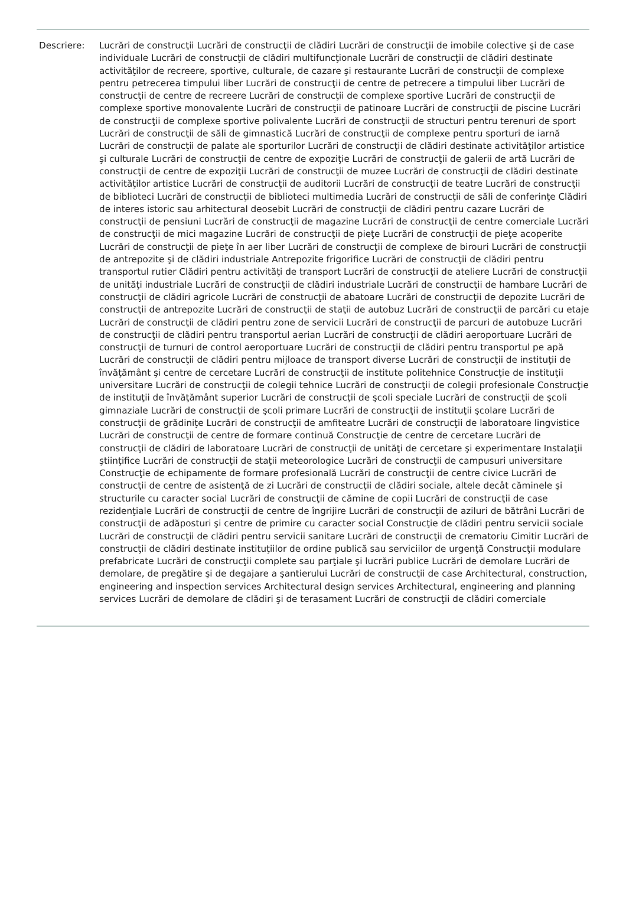Descriere: Lucrări de construcţii Lucrări de construcţii de clădiri Lucrări de construcţii de imobile colective şi de case individuale Lucrări de construcţii de clădiri multifuncţionale Lucrări de construcţii de clădiri destinate activităţilor de recreere, sportive, culturale, de cazare şi restaurante Lucrări de construcţii de complexe pentru petrecerea timpului liber Lucrări de construcţii de centre de petrecere a timpului liber Lucrări de construcţii de centre de recreere Lucrări de construcţii de complexe sportive Lucrări de construcţii de complexe sportive monovalente Lucrări de construcţii de patinoare Lucrări de construcţii de piscine Lucrări de construcţii de complexe sportive polivalente Lucrări de construcţii de structuri pentru terenuri de sport Lucrări de construcţii de săli de gimnastică Lucrări de construcţii de complexe pentru sporturi de iarnă Lucrări de construcţii de palate ale sporturilor Lucrări de construcţii de clădiri destinate activităţilor artistice şi culturale Lucrări de construcţii de centre de expoziţie Lucrări de construcţii de galerii de artă Lucrări de construcţii de centre de expoziţii Lucrări de construcţii de muzee Lucrări de construcţii de clădiri destinate activităţilor artistice Lucrări de construcţii de auditorii Lucrări de construcţii de teatre Lucrări de construcţii de biblioteci Lucrări de construcţii de biblioteci multimedia Lucrări de construcţii de săli de conferinţe Clădiri de interes istoric sau arhitectural deosebit Lucrări de construcţii de clădiri pentru cazare Lucrări de construcţii de pensiuni Lucrări de construcţii de magazine Lucrări de construcţii de centre comerciale Lucrări de construcţii de mici magazine Lucrări de construcţii de pieţe Lucrări de construcţii de pieţe acoperite Lucrări de construcţii de pieţe în aer liber Lucrări de construcţii de complexe de birouri Lucrări de construcţii de antrepozite şi de clădiri industriale Antrepozite frigorifice Lucrări de construcţii de clădiri pentru transportul rutier Clădiri pentru activităţi de transport Lucrări de construcţii de ateliere Lucrări de construcţii de unităţi industriale Lucrări de construcţii de clădiri industriale Lucrări de construcţii de hambare Lucrări de construcţii de clădiri agricole Lucrări de construcţii de abatoare Lucrări de construcţii de depozite Lucrări de construcţii de antrepozite Lucrări de construcţii de staţii de autobuz Lucrări de construcţii de parcări cu etaje Lucrări de construcţii de clădiri pentru zone de servicii Lucrări de construcţii de parcuri de autobuze Lucrări de construcţii de clădiri pentru transportul aerian Lucrări de construcţii de clădiri aeroportuare Lucrări de construcţii de turnuri de control aeroportuare Lucrări de construcţii de clădiri pentru transportul pe apă Lucrări de construcţii de clădiri pentru mijloace de transport diverse Lucrări de construcţii de instituţii de învăţământ şi centre de cercetare Lucrări de construcţii de institute politehnice Construcţie de instituţii universitare Lucrări de construcţii de colegii tehnice Lucrări de construcţii de colegii profesionale Construcţie de instituţii de învăţământ superior Lucrări de construcţii de şcoli speciale Lucrări de construcţii de şcoli gimnaziale Lucrări de construcţii de şcoli primare Lucrări de construcţii de instituţii şcolare Lucrări de construcţii de grădiniţe Lucrări de construcţii de amfiteatre Lucrări de construcţii de laboratoare lingvistice Lucrări de construcţii de centre de formare continuă Construcţie de centre de cercetare Lucrări de construcţii de clădiri de laboratoare Lucrări de construcţii de unităţi de cercetare şi experimentare Instalaţii ştiinţifice Lucrări de construcţii de staţii meteorologice Lucrări de construcţii de campusuri universitare Construcţie de echipamente de formare profesională Lucrări de construcţii de centre civice Lucrări de construcţii de centre de asistenţă de zi Lucrări de construcţii de clădiri sociale, altele decât căminele şi structurile cu caracter social Lucrări de construcţii de cămine de copii Lucrări de construcţii de case rezidenţiale Lucrări de construcţii de centre de îngrijire Lucrări de construcţii de aziluri de bătrâni Lucrări de construcţii de adăposturi şi centre de primire cu caracter social Construcţie de clădiri pentru servicii sociale Lucrări de construcţii de clădiri pentru servicii sanitare Lucrări de construcţii de crematoriu Cimitir Lucrări de construcţii de clădiri destinate instituţiilor de ordine publică sau serviciilor de urgenţă Construcţii modulare prefabricate Lucrări de construcţii complete sau parţiale şi lucrări publice Lucrări de demolare Lucrări de demolare, de pregătire şi de degajare a şantierului Lucrări de construcţii de case Architectural, construction, engineering and inspection services Architectural design services Architectural, engineering and planning services Lucrări de demolare de clădiri şi de terasament Lucrări de construcţii de clădiri comerciale